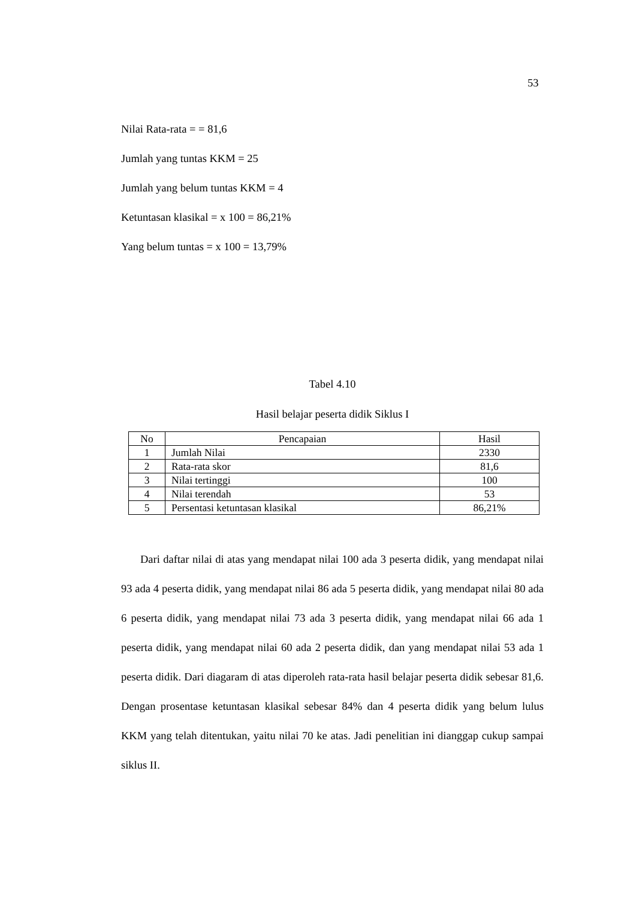53
Nilai Rata-rata = = 81,6
Jumlah yang tuntas KKM = 25
Jumlah yang belum tuntas KKM = 4
Ketuntasan klasikal = x 100 = 86,21%
Yang belum tuntas = x 100 = 13,79%
Tabel 4.10
Hasil belajar peserta didik Siklus I
| No | Pencapaian | Hasil |
| --- | --- | --- |
| 1 | Jumlah Nilai | 2330 |
| 2 | Rata-rata skor | 81,6 |
| 3 | Nilai tertinggi | 100 |
| 4 | Nilai terendah | 53 |
| 5 | Persentasi ketuntasan klasikal | 86,21% |
Dari daftar nilai di atas yang mendapat nilai 100 ada 3 peserta didik, yang mendapat nilai 93 ada 4 peserta didik, yang mendapat nilai 86 ada 5 peserta didik, yang mendapat nilai 80 ada 6 peserta didik, yang mendapat nilai 73 ada 3 peserta didik, yang mendapat nilai 66 ada 1 peserta didik, yang mendapat nilai 60 ada 2 peserta didik, dan yang mendapat nilai 53 ada 1 peserta didik. Dari diagaram di atas diperoleh rata-rata hasil belajar peserta didik sebesar 81,6. Dengan prosentase ketuntasan klasikal sebesar 84% dan 4 peserta didik yang belum lulus KKM yang telah ditentukan, yaitu nilai 70 ke atas. Jadi penelitian ini dianggap cukup sampai siklus II.